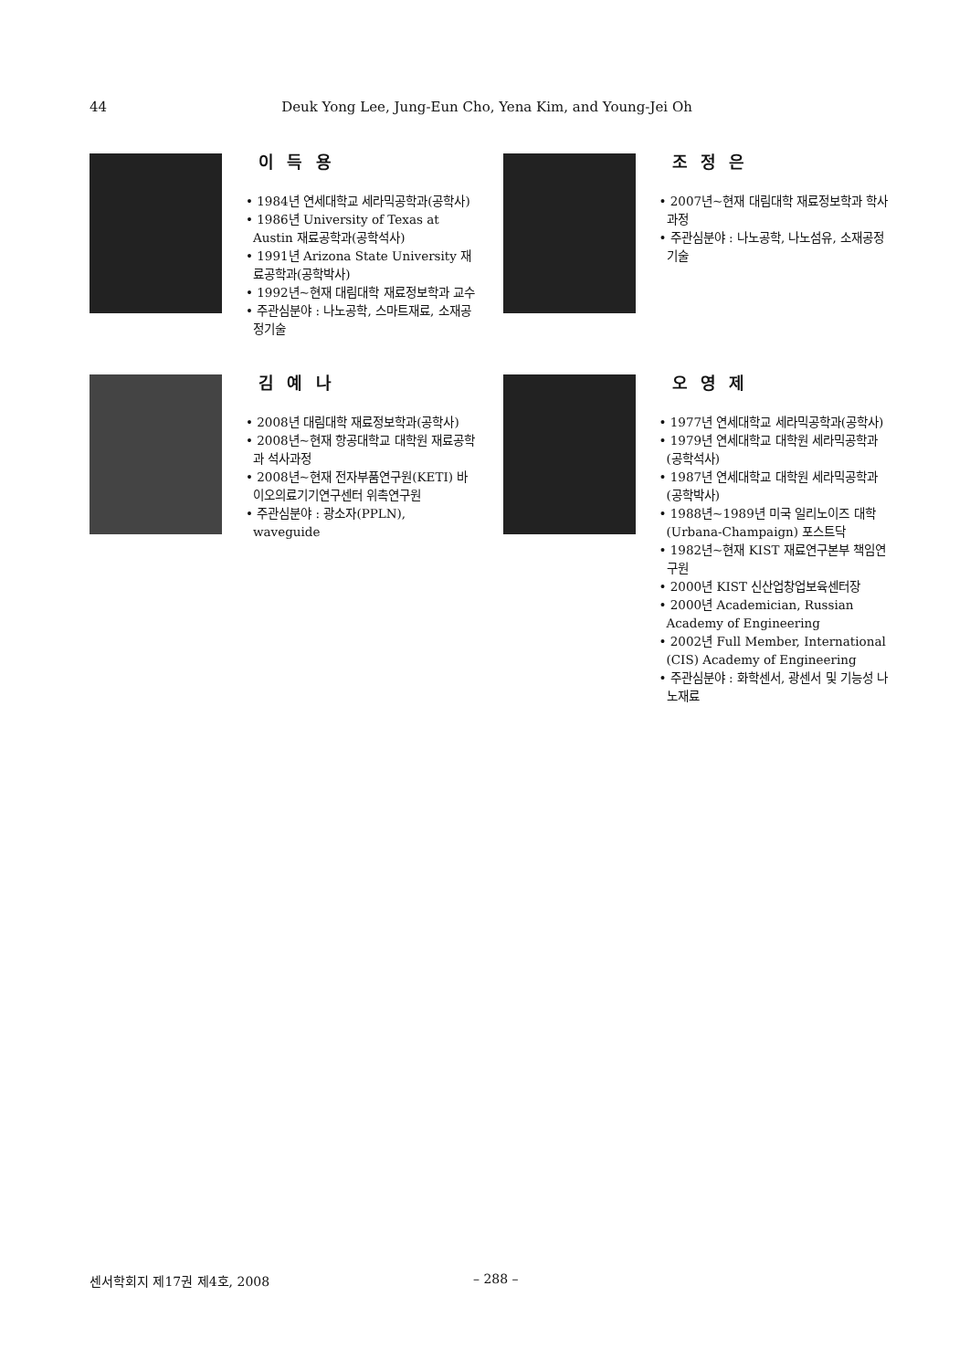44
Deuk Yong Lee, Jung-Eun Cho, Yena Kim, and Young-Jei Oh
이 득 용
• 1984년 연세대학교 세라믹공학과(공학사)
• 1986년 University of Texas at Austin 재료공학과(공학석사)
• 1991년 Arizona State University 재료공학과(공학박사)
• 1992년~현재 대림대학 재료정보학과 교수
• 주관심분야 : 나노공학, 스마트재료, 소재공정기술
조 정 은
• 2007년~현재 대림대학 재료정보학과 학사과정
• 주관심분야 : 나노공학, 나노섬유, 소재공정기술
김 예 나
• 2008년 대림대학 재료정보학과(공학사)
• 2008년~현재 항공대학교 대학원 재료공학과 석사과정
• 2008년~현재 전자부품연구원(KETI) 바이오의료기기연구센터 위촉연구원
• 주관심분야 : 광소자(PPLN), waveguide
오 영 제
• 1977년 연세대학교 세라믹공학과(공학사)
• 1979년 연세대학교 대학원 세라믹공학과(공학석사)
• 1987년 연세대학교 대학원 세라믹공학과(공학박사)
• 1988년~1989년 미국 일리노이즈 대학(Urbana-Champaign) 포스트닥
• 1982년~현재 KIST 재료연구본부 책임연구원
• 2000년 KIST 신산업창업보육센터장
• 2000년 Academician, Russian Academy of Engineering
• 2002년 Full Member, International (CIS) Academy of Engineering
• 주관심분야 : 화학센서, 광센서 및 기능성 나노재료
센서학회지 제17권 제4호, 2008 – 288 –